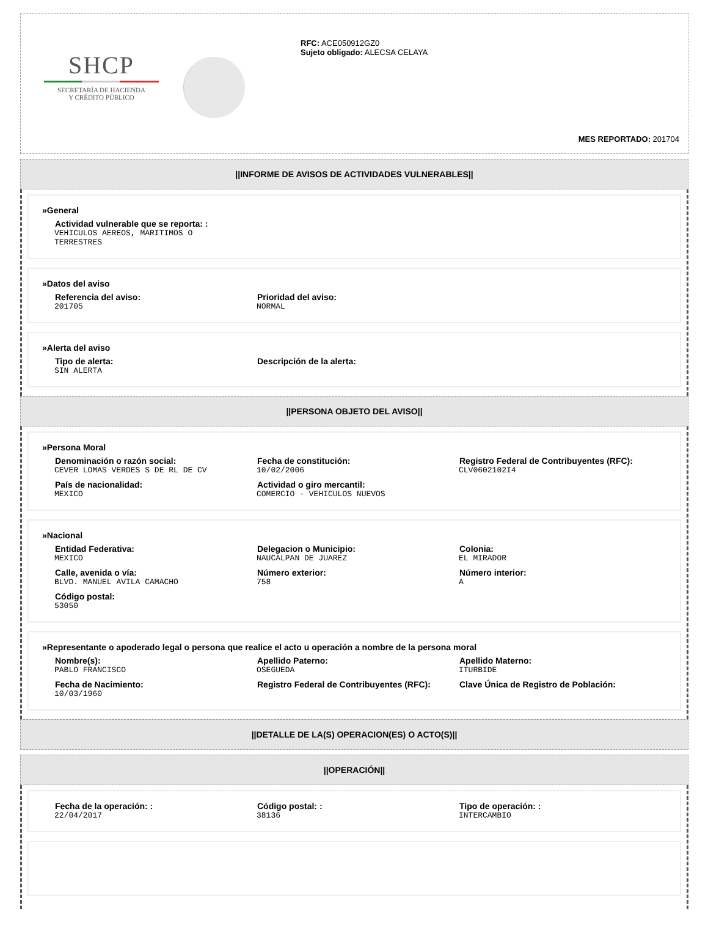SHCP
SECRETARÍA DE HACIENDA
Y CRÉDITO PÚBLICO
RFC: ACE050912GZ0
Sujeto obligado: ALECSA CELAYA
MES REPORTADO: 201704
||INFORME DE AVISOS DE ACTIVIDADES VULNERABLES||
»General
Actividad vulnerable que se reporta: :
VEHICULOS AEREOS, MARITIMOS O TERRESTRES
»Datos del aviso
Referencia del aviso:
201705
Prioridad del aviso:
NORMAL
»Alerta del aviso
Tipo de alerta:
SIN ALERTA
Descripción de la alerta:
||PERSONA OBJETO DEL AVISO||
»Persona Moral
Denominación o razón social:
CEVER LOMAS VERDES S DE RL DE CV
Fecha de constitución:
10/02/2006
Registro Federal de Contribuyentes (RFC):
CLV0602102I4
País de nacionalidad:
MEXICO
Actividad o giro mercantil:
COMERCIO - VEHICULOS NUEVOS
»Nacional
Entidad Federativa:
MEXICO
Delegacion o Municipio:
NAUCALPAN DE JUAREZ
Colonia:
EL MIRADOR
Calle, avenida o vía:
BLVD. MANUEL AVILA CAMACHO
Número exterior:
758
Número interior:
A
Código postal:
53050
»Representante o apoderado legal o persona que realice el acto u operación a nombre de la persona moral
Nombre(s):
PABLO FRANCISCO
Apellido Paterno:
OSEGUEDA
Apellido Materno:
ITURBIDE
Fecha de Nacimiento:
10/03/1960
Registro Federal de Contribuyentes (RFC): Clave Única de Registro de Población:
||DETALLE DE LA(S) OPERACION(ES) O ACTO(S)||
||OPERACIÓN||
Fecha de la operación: :
22/04/2017
Código postal: :
38136
Tipo de operación: :
INTERCAMBIO